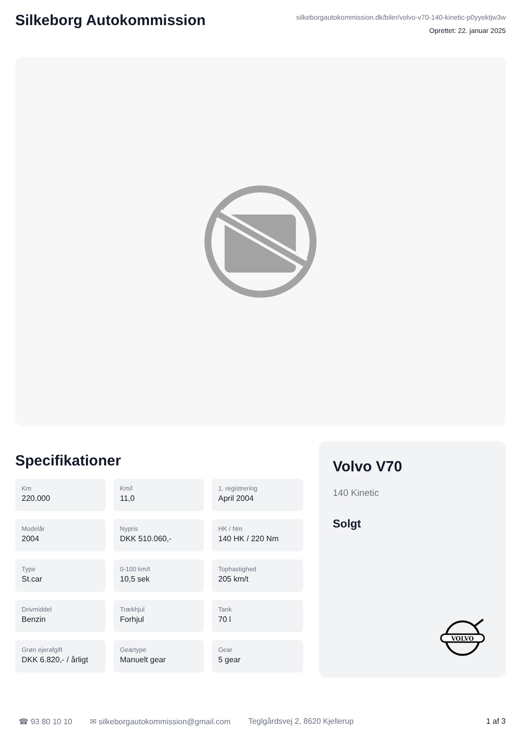Silkeborg Autokommission
silkeborgautokommission.dk/biler/volvo-v70-140-kinetic-p0yyektjw3w
Oprettet: 22. januar 2025
Specifikationer
Km
220.000
Km/l
11,0
1. registrering
April 2004
Modelår
2004
Nypris
DKK 510.060,-
HK / Nm
140 HK / 220 Nm
Type
St.car
0-100 km/t
10,5 sek
Tophastighed
205 km/t
Drivmiddel
Benzin
Trækhjul
Forhjul
Tank
70 l
Grøn ejerafgift
DKK 6.820,- / årligt
Geartype
Manuelt gear
Gear
5 gear
Volvo V70
140 Kinetic
Solgt
VOLVO
☎ 93 80 10 10 ✉ silkeborgautokommission@gmail.com Teglgårdsvej 2, 8620 Kjellerup 1 af 3